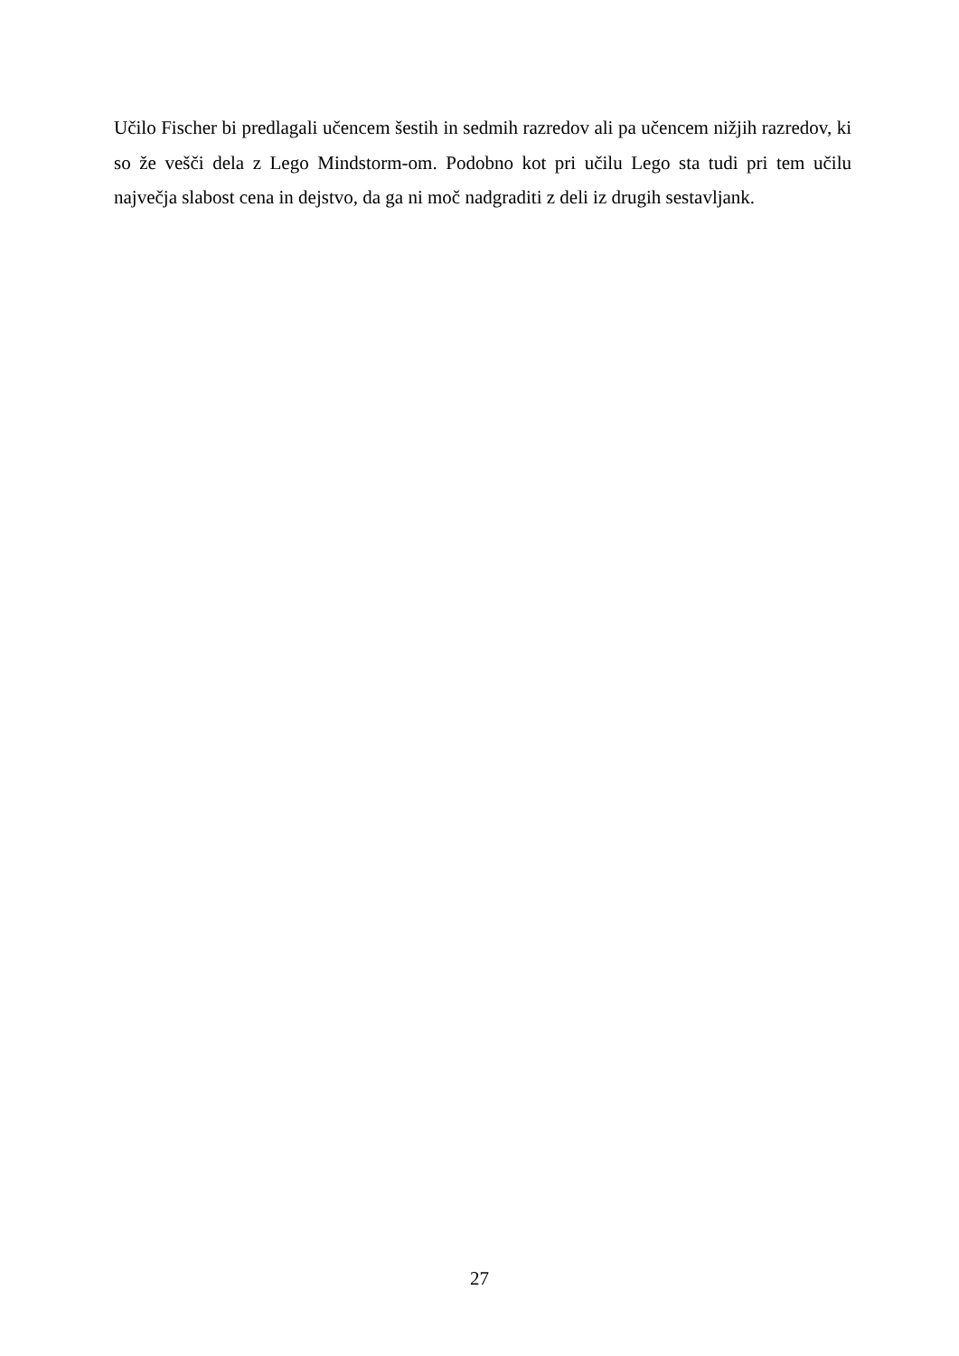Učilo Fischer bi predlagali učencem šestih in sedmih razredov ali pa učencem nižjih razredov, ki so že vešči dela z Lego Mindstorm-om. Podobno kot pri učilu Lego sta tudi pri tem učilu največja slabost cena in dejstvo, da ga ni moč nadgraditi z deli iz drugih sestavljank.
27